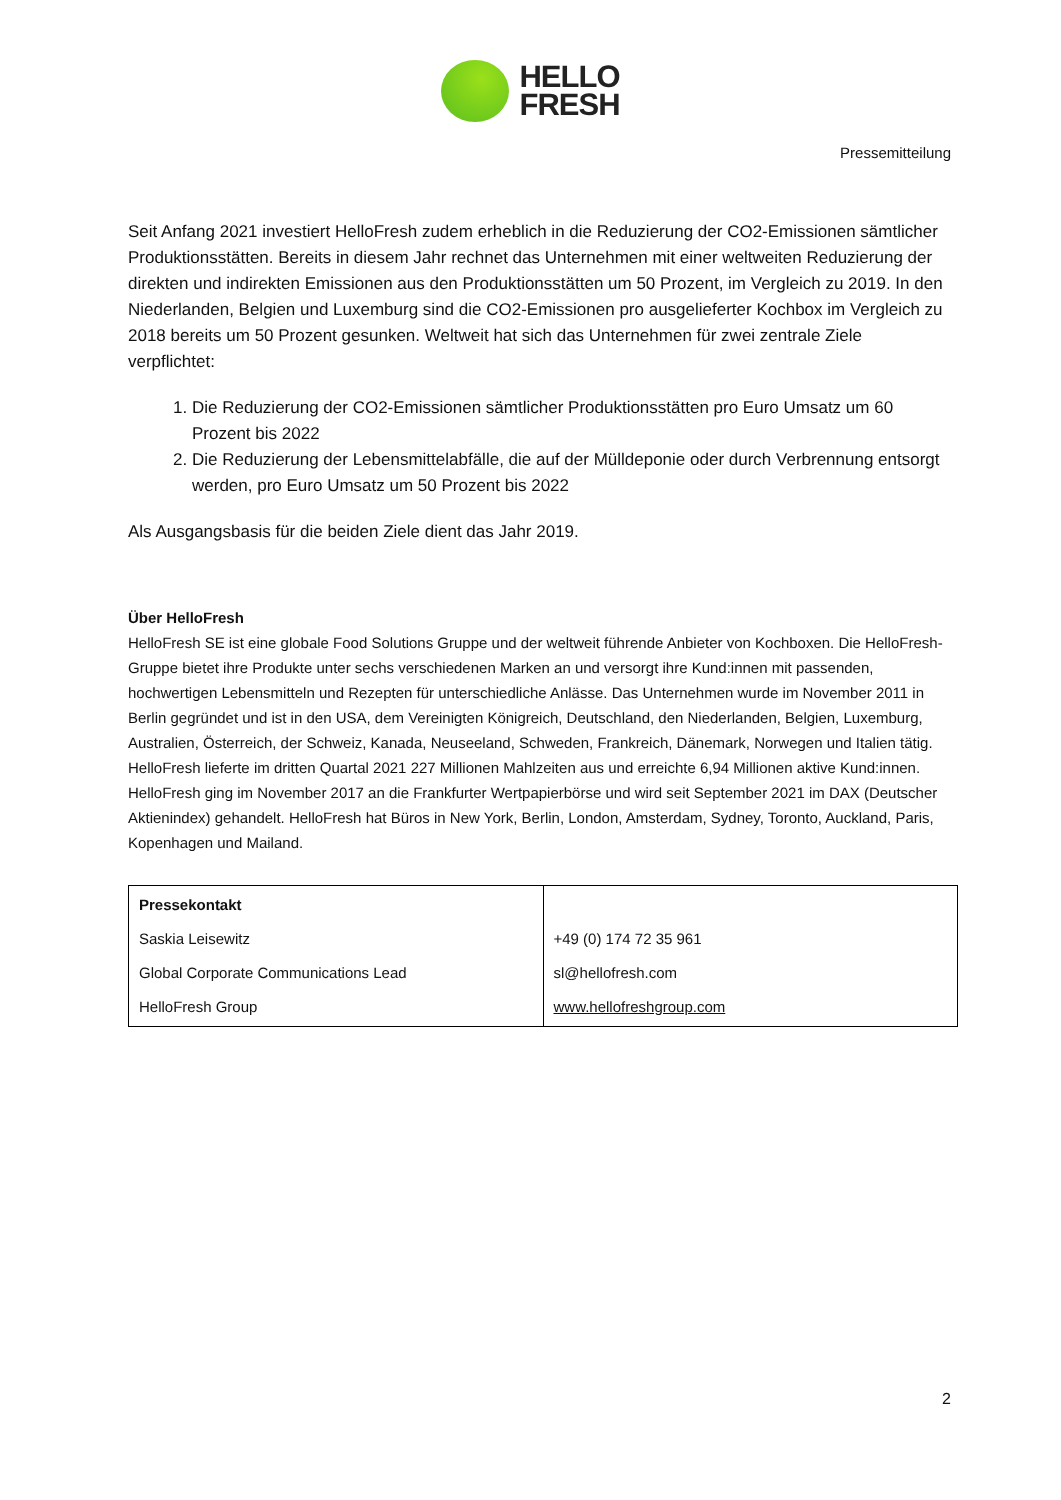HELLO
FRESH
Pressemitteilung
Seit Anfang 2021 investiert HelloFresh zudem erheblich in die Reduzierung der CO2-Emissionen sämtlicher Produktionsstätten. Bereits in diesem Jahr rechnet das Unternehmen mit einer weltweiten Reduzierung der direkten und indirekten Emissionen aus den Produktionsstätten um 50 Prozent, im Vergleich zu 2019. In den Niederlanden, Belgien und Luxemburg sind die CO2-Emissionen pro ausgelieferter Kochbox im Vergleich zu 2018 bereits um 50 Prozent gesunken. Weltweit hat sich das Unternehmen für zwei zentrale Ziele verpflichtet:
1. Die Reduzierung der CO2-Emissionen sämtlicher Produktionsstätten pro Euro Umsatz um 60 Prozent bis 2022
2. Die Reduzierung der Lebensmittelabfälle, die auf der Mülldeponie oder durch Verbrennung entsorgt werden, pro Euro Umsatz um 50 Prozent bis 2022
Als Ausgangsbasis für die beiden Ziele dient das Jahr 2019.
Über HelloFresh
HelloFresh SE ist eine globale Food Solutions Gruppe und der weltweit führende Anbieter von Kochboxen. Die HelloFresh-Gruppe bietet ihre Produkte unter sechs verschiedenen Marken an und versorgt ihre Kund:innen mit passenden, hochwertigen Lebensmitteln und Rezepten für unterschiedliche Anlässe. Das Unternehmen wurde im November 2011 in Berlin gegründet und ist in den USA, dem Vereinigten Königreich, Deutschland, den Niederlanden, Belgien, Luxemburg, Australien, Österreich, der Schweiz, Kanada, Neuseeland, Schweden, Frankreich, Dänemark, Norwegen und Italien tätig. HelloFresh lieferte im dritten Quartal 2021 227 Millionen Mahlzeiten aus und erreichte 6,94 Millionen aktive Kund:innen. HelloFresh ging im November 2017 an die Frankfurter Wertpapierbörse und wird seit September 2021 im DAX (Deutscher Aktienindex) gehandelt. HelloFresh hat Büros in New York, Berlin, London, Amsterdam, Sydney, Toronto, Auckland, Paris, Kopenhagen und Mailand.
| Pressekontakt Saskia Leisewitz Global Corporate Communications Lead HelloFresh Group | +49 (0) 174 72 35 961 sl@hellofresh.com www.hellofreshgroup.com |
2